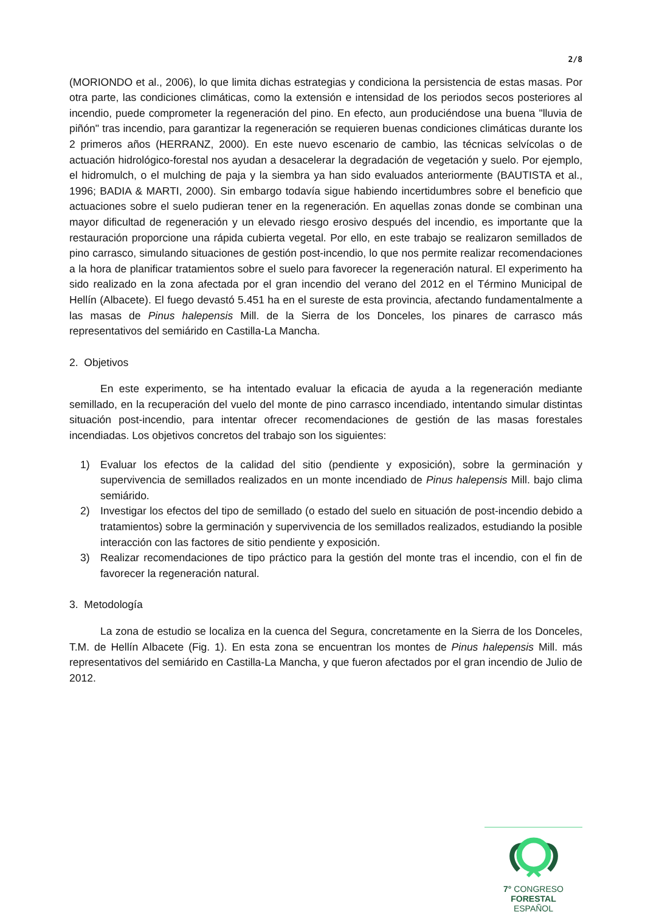2/8
(MORIONDO et al., 2006), lo que limita dichas estrategias y condiciona la persistencia de estas masas. Por otra parte, las condiciones climáticas, como la extensión e intensidad de los periodos secos posteriores al incendio, puede comprometer la regeneración del pino. En efecto, aun produciéndose una buena "lluvia de piñón" tras incendio, para garantizar la regeneración se requieren buenas condiciones climáticas durante los 2 primeros años (HERRANZ, 2000). En este nuevo escenario de cambio, las técnicas selvícolas o de actuación hidrológico-forestal nos ayudan a desacelerar la degradación de vegetación y suelo. Por ejemplo, el hidromulch, o el mulching de paja y la siembra ya han sido evaluados anteriormente (BAUTISTA et al., 1996; BADIA & MARTI, 2000). Sin embargo todavía sigue habiendo incertidumbres sobre el beneficio que actuaciones sobre el suelo pudieran tener en la regeneración. En aquellas zonas donde se combinan una mayor dificultad de regeneración y un elevado riesgo erosivo después del incendio, es importante que la restauración proporcione una rápida cubierta vegetal. Por ello, en este trabajo se realizaron semillados de pino carrasco, simulando situaciones de gestión post-incendio, lo que nos permite realizar recomendaciones a la hora de planificar tratamientos sobre el suelo para favorecer la regeneración natural. El experimento ha sido realizado en la zona afectada por el gran incendio del verano del 2012 en el Término Municipal de Hellín (Albacete). El fuego devastó 5.451 ha en el sureste de esta provincia, afectando fundamentalmente a las masas de Pinus halepensis Mill. de la Sierra de los Donceles, los pinares de carrasco más representativos del semiárido en Castilla-La Mancha.
2. Objetivos
En este experimento, se ha intentado evaluar la eficacia de ayuda a la regeneración mediante semillado, en la recuperación del vuelo del monte de pino carrasco incendiado, intentando simular distintas situación post-incendio, para intentar ofrecer recomendaciones de gestión de las masas forestales incendiadas. Los objetivos concretos del trabajo son los siguientes:
1) Evaluar los efectos de la calidad del sitio (pendiente y exposición), sobre la germinación y supervivencia de semillados realizados en un monte incendiado de Pinus halepensis Mill. bajo clima semiárido.
2) Investigar los efectos del tipo de semillado (o estado del suelo en situación de post-incendio debido a tratamientos) sobre la germinación y supervivencia de los semillados realizados, estudiando la posible interacción con las factores de sitio pendiente y exposición.
3) Realizar recomendaciones de tipo práctico para la gestión del monte tras el incendio, con el fin de favorecer la regeneración natural.
3. Metodología
La zona de estudio se localiza en la cuenca del Segura, concretamente en la Sierra de los Donceles, T.M. de Hellín Albacete (Fig. 1). En esta zona se encuentran los montes de Pinus halepensis Mill. más representativos del semiárido en Castilla-La Mancha, y que fueron afectados por el gran incendio de Julio de 2012.
7° CONGRESO FORESTAL
ESPAÑOL